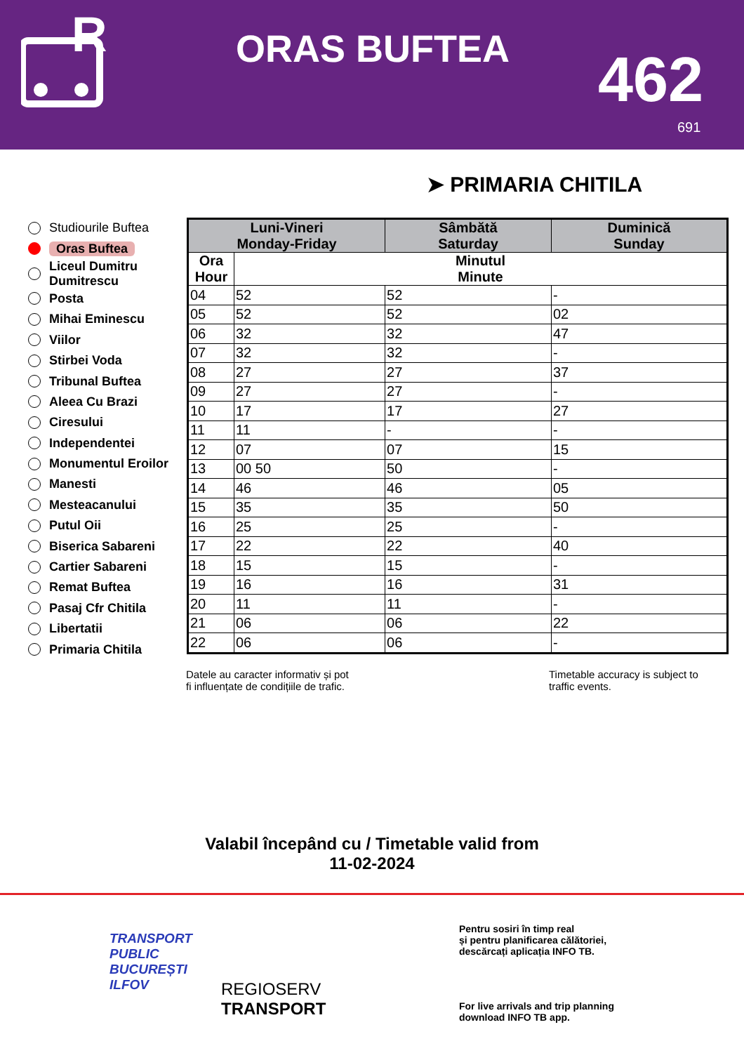R
ORAS BUFTEA 462
691
➤ PRIMARIA CHITILA
Studiourile Buftea
Oras Buftea
Liceul Dumitru Dumitrescu
Posta
Mihai Eminescu
Viilor
Stirbei Voda
Tribunal Buftea
Aleea Cu Brazi
Ciresului
Independentei
Monumentul Eroilor
Manesti
Mesteacanului
Putul Oii
Biserica Sabareni
Cartier Sabareni
Remat Buftea
Pasaj Cfr Chitila
Libertatii
Primaria Chitila
| Luni-Vineri Monday-Friday | | Sâmbătă Saturday | Duminică Sunday |
| --- | --- | --- | --- |
| Ora Hour | Minutul Minute | | |
| 04 | 52 | 52 | - |
| 05 | 52 | 52 | 02 |
| 06 | 32 | 32 | 47 |
| 07 | 32 | 32 | - |
| 08 | 27 | 27 | 37 |
| 09 | 27 | 27 | - |
| 10 | 17 | 17 | 27 |
| 11 | 11 | - | - |
| 12 | 07 | 07 | 15 |
| 13 | 00 50 | 50 | - |
| 14 | 46 | 46 | 05 |
| 15 | 35 | 35 | 50 |
| 16 | 25 | 25 | - |
| 17 | 22 | 22 | 40 |
| 18 | 15 | 15 | - |
| 19 | 16 | 16 | 31 |
| 20 | 11 | 11 | - |
| 21 | 06 | 06 | 22 |
| 22 | 06 | 06 | - |
Datele au caracter informativ și pot
fi influențate de condițiile de trafic.
Timetable accuracy is subject to
traffic events.
Valabil începând cu / Timetable valid from
11-02-2024
TRANSPORT
PUBLIC
BUCUREȘTI
ILFOV
REGIOSERV
TRANSPORT
Pentru sosiri în timp real
și pentru planificarea călătoriei,
descărcați aplicația INFO TB.
For live arrivals and trip planning
download INFO TB app.